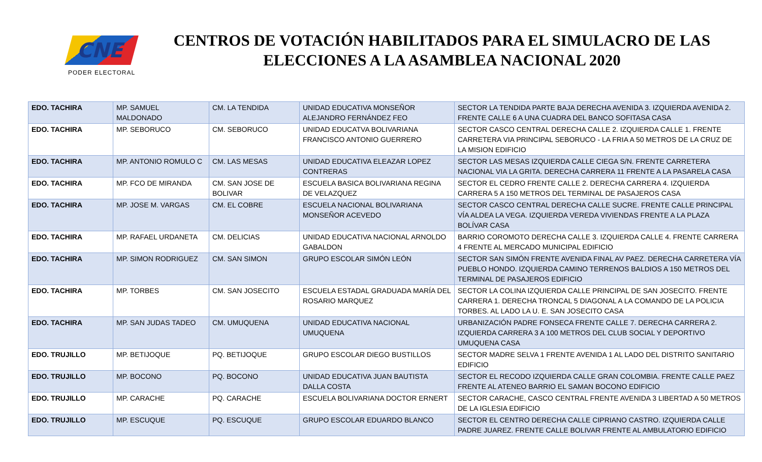CNE
PODER ELECTORAL
CENTROS DE VOTACIÓN HABILITADOS PARA EL SIMULACRO DE LAS ELECCIONES A LA ASAMBLEA NACIONAL 2020
| EDO. TACHIRA | MP. SAMUEL MALDONADO | CM. LA TENDIDA | UNIDAD EDUCATIVA MONSEÑOR ALEJANDRO FERNÁNDEZ FEO | SECTOR LA TENDIDA PARTE BAJA DERECHA AVENIDA 3. IZQUIERDA AVENIDA 2. FRENTE CALLE 6 A UNA CUADRA DEL BANCO SOFITASA CASA |
| EDO. TACHIRA | MP. SEBORUCO | CM. SEBORUCO | UNIDAD EDUCATVA BOLIVARIANA FRANCISCO ANTONIO GUERRERO | SECTOR CASCO CENTRAL DERECHA CALLE 2. IZQUIERDA CALLE 1. FRENTE CARRETERA VIA PRINCIPAL SEBORUCO - LA FRIA A 50 METROS DE LA CRUZ DE LA MISION EDIFICIO |
| EDO. TACHIRA | MP. ANTONIO ROMULO C | CM. LAS MESAS | UNIDAD EDUCATIVA ELEAZAR LOPEZ CONTRERAS | SECTOR LAS MESAS IZQUIERDA CALLE CIEGA S/N. FRENTE CARRETERA NACIONAL VIA LA GRITA. DERECHA CARRERA 11 FRENTE A LA PASARELA CASA |
| EDO. TACHIRA | MP. FCO DE MIRANDA | CM. SAN JOSE DE BOLIVAR | ESCUELA BASICA BOLIVARIANA REGINA DE VELAZQUEZ | SECTOR EL CEDRO FRENTE CALLE 2. DERECHA CARRERA 4. IZQUIERDA CARRERA 5 A 150 METROS DEL TERMINAL DE PASAJEROS CASA |
| EDO. TACHIRA | MP. JOSE M. VARGAS | CM. EL COBRE | ESCUELA NACIONAL BOLIVARIANA MONSEÑOR ACEVEDO | SECTOR CASCO CENTRAL DERECHA CALLE SUCRE. FRENTE CALLE PRINCIPAL VÍA ALDEA LA VEGA. IZQUIERDA VEREDA VIVIENDAS FRENTE A LA PLAZA BOLÍVAR CASA |
| EDO. TACHIRA | MP. RAFAEL URDANETA | CM. DELICIAS | UNIDAD EDUCATIVA NACIONAL ARNOLDO GABALDON | BARRIO COROMOTO DERECHA CALLE 3. IZQUIERDA CALLE 4. FRENTE CARRERA 4 FRENTE AL MERCADO MUNICIPAL EDIFICIO |
| EDO. TACHIRA | MP. SIMON RODRIGUEZ | CM. SAN SIMON | GRUPO ESCOLAR SIMÓN LEÓN | SECTOR SAN SIMÓN FRENTE AVENIDA FINAL AV PAEZ. DERECHA CARRETERA VÍA PUEBLO HONDO. IZQUIERDA CAMINO TERRENOS BALDIOS A 150 METROS DEL TERMINAL DE PASAJEROS EDIFICIO |
| EDO. TACHIRA | MP. TORBES | CM. SAN JOSECITO | ESCUELA ESTADAL GRADUADA MARÍA DEL ROSARIO MARQUEZ | SECTOR LA COLINA IZQUIERDA CALLE PRINCIPAL DE SAN JOSECITO. FRENTE CARRERA 1. DERECHA TRONCAL 5 DIAGONAL A LA COMANDO DE LA POLICIA TORBES. AL LADO LA U. E. SAN JOSECITO CASA |
| EDO. TACHIRA | MP. SAN JUDAS TADEO | CM. UMUQUENA | UNIDAD EDUCATIVA NACIONAL UMUQUENA | URBANIZACIÓN PADRE FONSECA FRENTE CALLE 7. DERECHA CARRERA 2. IZQUIERDA CARRERA 3 A 100 METROS DEL CLUB SOCIAL Y DEPORTIVO UMUQUENA CASA |
| EDO. TRUJILLO | MP. BETIJOQUE | PQ. BETIJOQUE | GRUPO ESCOLAR DIEGO BUSTILLOS | SECTOR MADRE SELVA 1 FRENTE AVENIDA 1 AL LADO DEL DISTRITO SANITARIO EDIFICIO |
| EDO. TRUJILLO | MP. BOCONO | PQ. BOCONO | UNIDAD EDUCATIVA JUAN BAUTISTA DALLA COSTA | SECTOR EL RECODO IZQUIERDA CALLE GRAN COLOMBIA. FRENTE CALLE PAEZ FRENTE AL ATENEO BARRIO EL SAMAN BOCONO EDIFICIO |
| EDO. TRUJILLO | MP. CARACHE | PQ. CARACHE | ESCUELA BOLIVARIANA DOCTOR ERNERT | SECTOR CARACHE, CASCO CENTRAL FRENTE AVENIDA 3 LIBERTAD A 50 METROS DE LA IGLESIA EDIFICIO |
| EDO. TRUJILLO | MP. ESCUQUE | PQ. ESCUQUE | GRUPO ESCOLAR EDUARDO BLANCO | SECTOR EL CENTRO DERECHA CALLE CIPRIANO CASTRO. IZQUIERDA CALLE PADRE JUAREZ. FRENTE CALLE BOLIVAR FRENTE AL AMBULATORIO EDIFICIO |